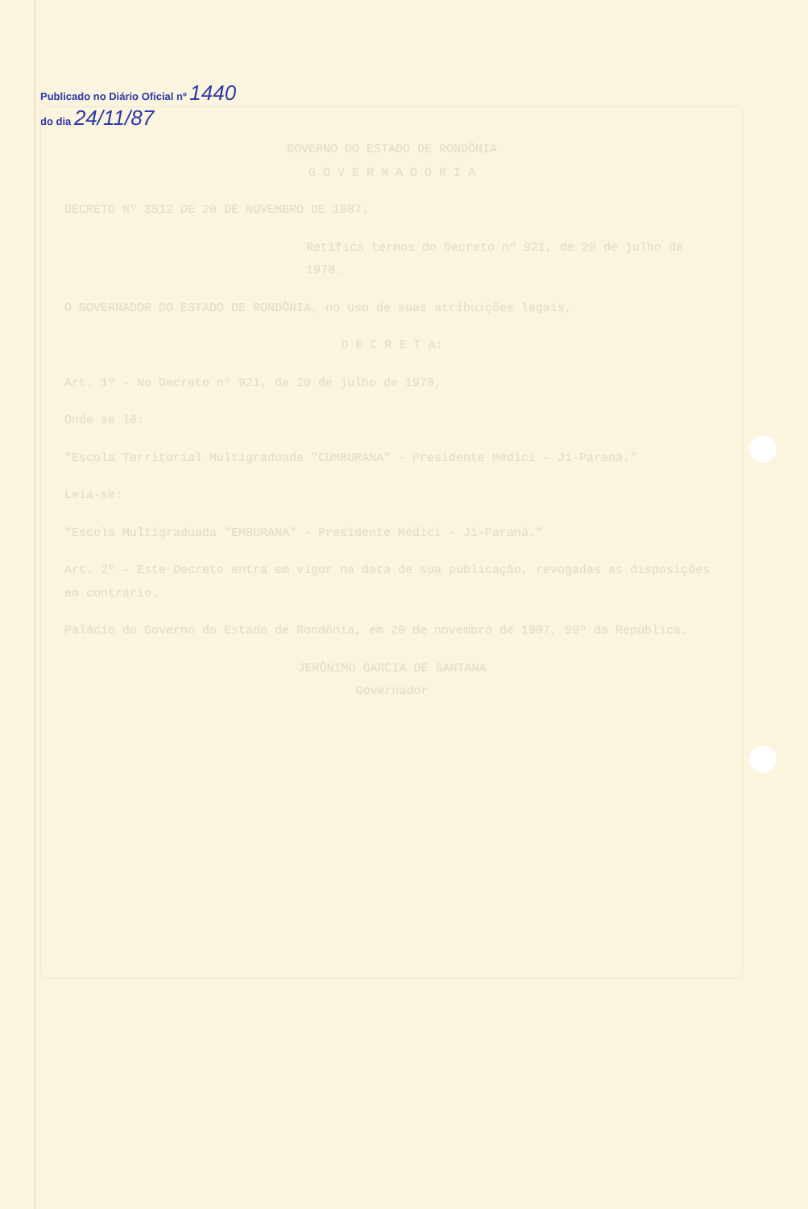Publicado no Diário Oficial nº 1440 do dia 24/11/87
GOVERNO DO ESTADO DE RONDÔNIA
G O V E R N A D O R I A
DECRETO Nº 3512 DE 20 DE NOVEMBRO DE 1987.
Retifica termos do Decreto nº 921, de 20 de julho de 1978.
O GOVERNADOR DO ESTADO DE RONDÔNIA, no uso de suas atribuições legais,
D E C R E T A:
Art. 1º - No Decreto nº 921, de 20 de julho de 1978,
Onde se lê:
"Escola Territorial Multigraduada "CUMBURANA" - Presidente Médici - Ji-Paraná."
Leia-se:
"Escola Multigraduada "EMBURANA" - Presidente Médici - Ji-Paraná."
Art. 2º - Este Decreto entra em vigor na data de sua publicação, revogadas as disposições em contrário.
Palácio do Governo do Estado de Rondônia, em 20 de novembro de 1987, 99º da República.
JERÔNIMO GARCIA DE SANTANA
Governador